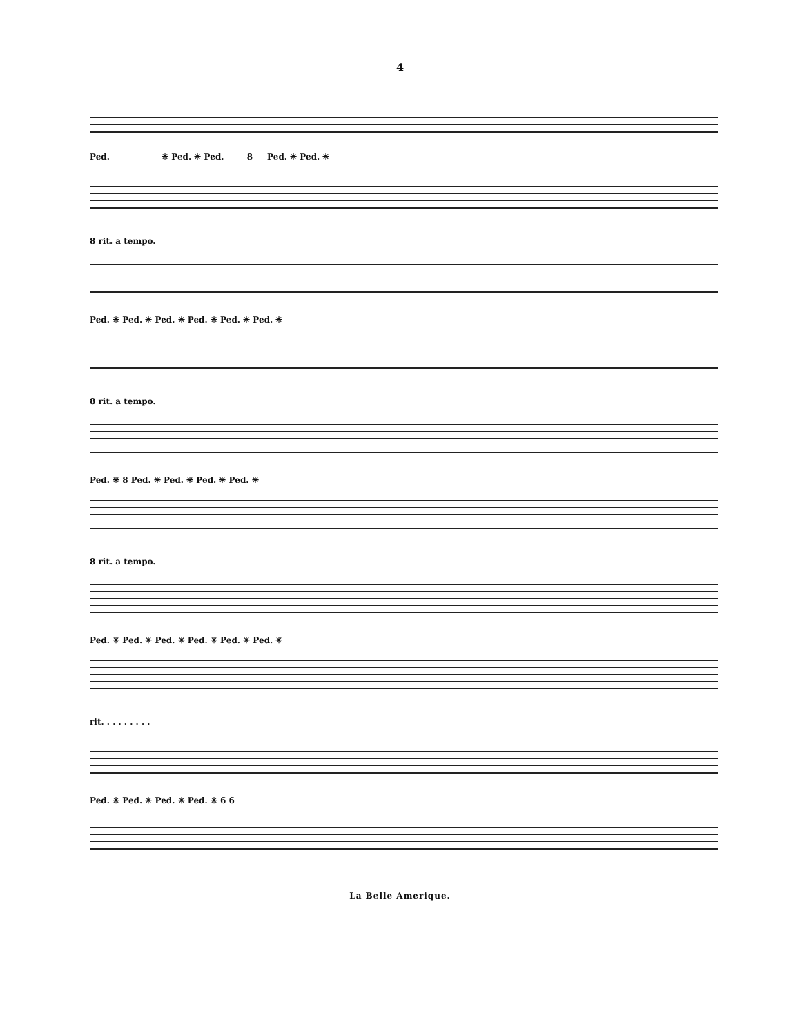4
Ped. ✳ Ped. ✳ Ped. 8 Ped. ✳ Ped. ✳
8 rit. a tempo.
Ped. ✳ Ped. ✳ Ped. ✳ Ped. ✳ Ped. ✳ Ped. ✳
8 rit. a tempo.
Ped. ✳ 8 Ped. ✳ Ped. ✳ Ped. ✳ Ped. ✳
8 rit. a tempo.
Ped. ✳ Ped. ✳ Ped. ✳ Ped. ✳ Ped. ✳ Ped. ✳
rit. . . . . . . . .
Ped. ✳ Ped. ✳ Ped. ✳ Ped. ✳ 6 6
La Belle Amerique.